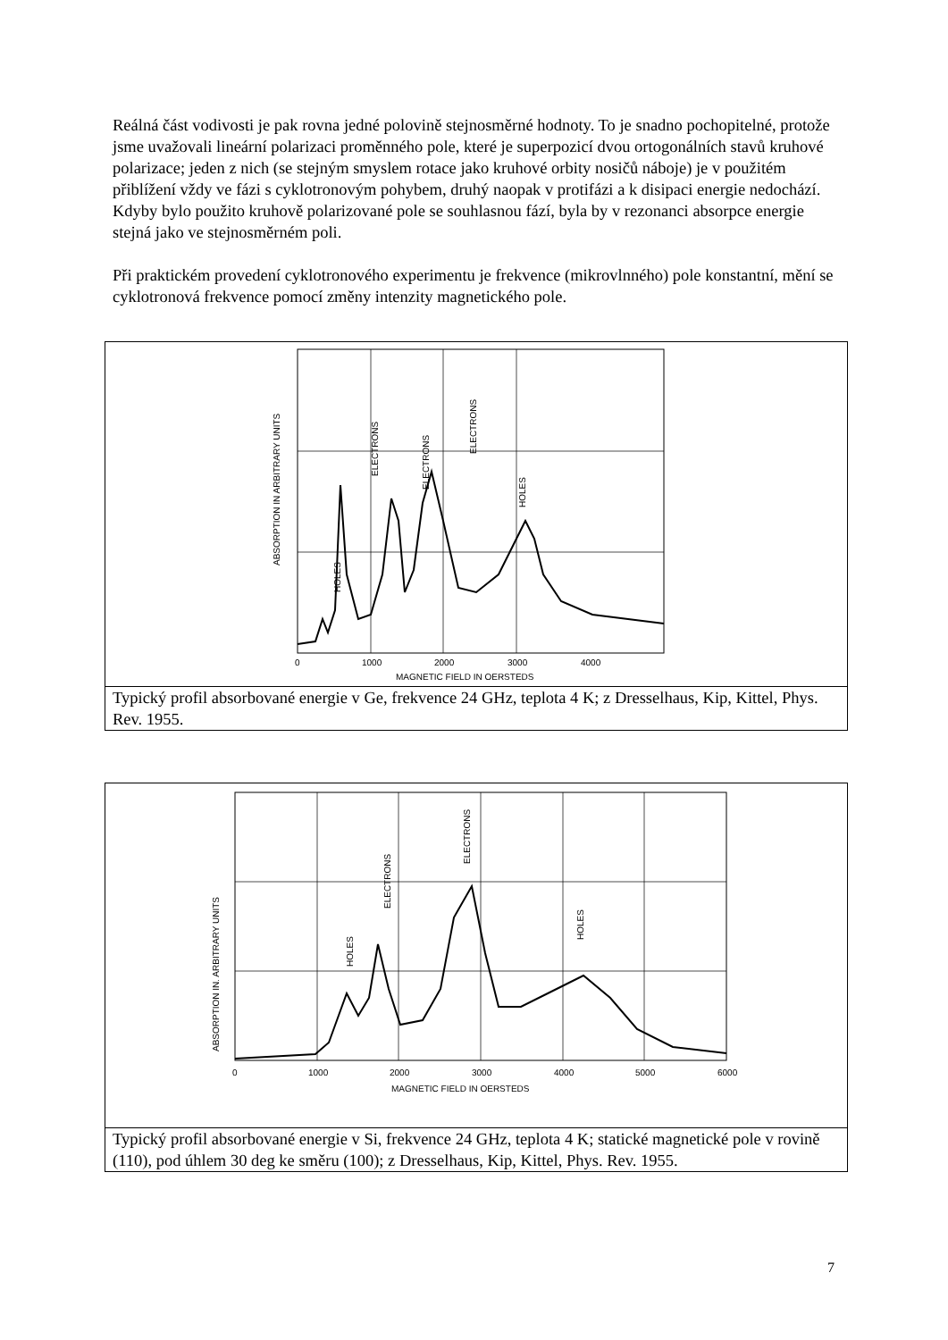Reálná část vodivosti je pak rovna jedné polovině stejnosměrné hodnoty. To je snadno pochopitelné, protože jsme uvažovali lineární polarizaci proměnného pole, které je superpozicí dvou ortogonálních stavů kruhové polarizace; jeden z nich (se stejným smyslem rotace jako kruhové orbity nosičů náboje) je v použitém přiblížení vždy ve fázi s cyklotronovým pohybem, druhý naopak v protifázi a k disipaci energie nedochází. Kdyby bylo použito kruhově polarizované pole se souhlasnou fází, byla by v rezonanci absorpce energie stejná jako ve stejnosměrném poli.
Při praktickém provedení cyklotronového experimentu je frekvence (mikrovlnného) pole konstantní, mění se cyklotronová frekvence pomocí změny intenzity magnetického pole.
ABSORPTION IN ARBITRARY UNITS
HOLES
ELECTRONS
ELECTRONS
ELECTRONS
HOLES
0
1000
2000
3000
4000
MAGNETIC FIELD IN OERSTEDS
Typický profil absorbované energie v Ge, frekvence 24 GHz, teplota 4 K; z Dresselhaus, Kip, Kittel, Phys. Rev. 1955.
ABSORPTION IN. ARBITRARY UNITS
HOLES
ELECTRONS
ELECTRONS
HOLES
0
1000
2000
3000
4000
5000
6000
MAGNETIC FIELD IN OERSTEDS
Typický profil absorbované energie v Si, frekvence 24 GHz, teplota 4 K; statické magnetické pole v rovině (110), pod úhlem 30 deg ke směru (100); z Dresselhaus, Kip, Kittel, Phys. Rev. 1955.
7